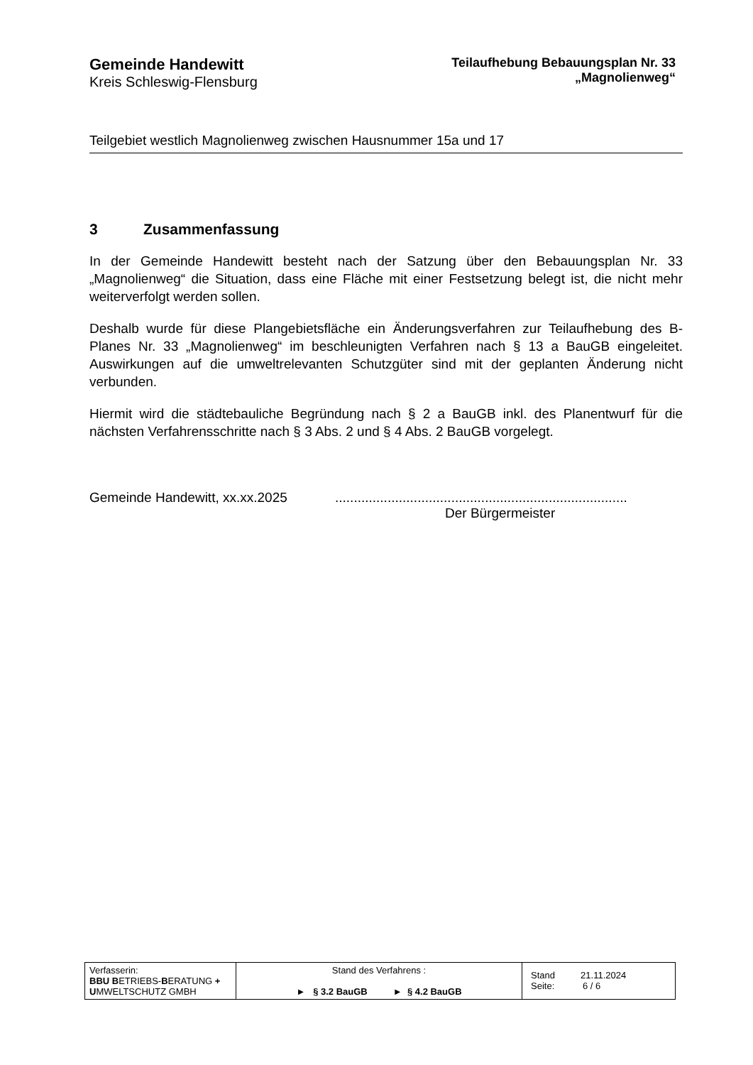Gemeinde Handewitt
Kreis Schleswig-Flensburg
Teilaufhebung Bebauungsplan Nr. 33
„Magnolienweg“
Teilgebiet westlich Magnolienweg zwischen Hausnummer 15a und 17
3 Zusammenfassung
In der Gemeinde Handewitt besteht nach der Satzung über den Bebauungsplan Nr. 33 „Magnolienweg“ die Situation, dass eine Fläche mit einer Festsetzung belegt ist, die nicht mehr weiterverfolgt werden sollen.
Deshalb wurde für diese Plangebietsfläche ein Änderungsverfahren zur Teilaufhebung des B-Planes Nr. 33 „Magnolienweg“ im beschleunigten Verfahren nach § 13 a BauGB eingeleitet. Auswirkungen auf die umweltrelevanten Schutzgüter sind mit der geplanten Änderung nicht verbunden.
Hiermit wird die städtebauliche Begründung nach § 2 a BauGB inkl. des Planentwurf für die nächsten Verfahrensschritte nach § 3 Abs. 2 und § 4 Abs. 2 BauGB vorgelegt.
Gemeinde Handewitt, xx.xx.2025 ..............................................................................
Der Bürgermeister
| Verfasserin: BBU B ETRIEBS- B ERATUNG + U MWELTSCHUTZ GMBH | Stand des Verfahrens : ► § 3.2 BauGB ► § 4.2 BauGB | Stand 21.11.2024 Seite: 6 / 6 |